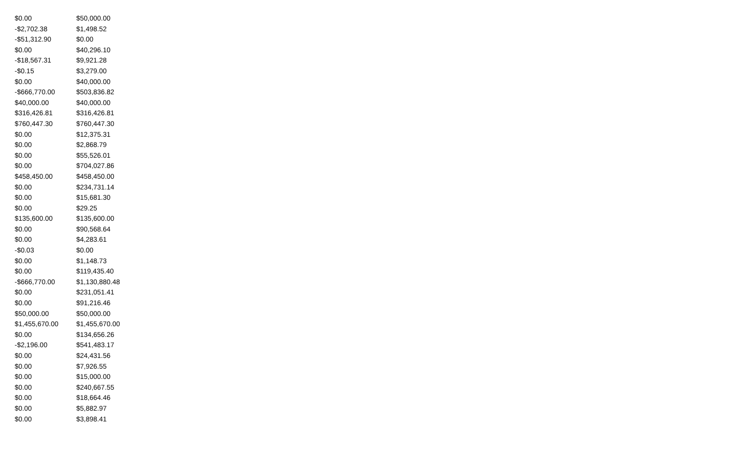| $0.00 | $50,000.00 |
| -$2,702.38 | $1,498.52 |
| -$51,312.90 | $0.00 |
| $0.00 | $40,296.10 |
| -$18,567.31 | $9,921.28 |
| -$0.15 | $3,279.00 |
| $0.00 | $40,000.00 |
| -$666,770.00 | $503,836.82 |
| $40,000.00 | $40,000.00 |
| $316,426.81 | $316,426.81 |
| $760,447.30 | $760,447.30 |
| $0.00 | $12,375.31 |
| $0.00 | $2,868.79 |
| $0.00 | $55,526.01 |
| $0.00 | $704,027.86 |
| $458,450.00 | $458,450.00 |
| $0.00 | $234,731.14 |
| $0.00 | $15,681.30 |
| $0.00 | $29.25 |
| $135,600.00 | $135,600.00 |
| $0.00 | $90,568.64 |
| $0.00 | $4,283.61 |
| -$0.03 | $0.00 |
| $0.00 | $1,148.73 |
| $0.00 | $119,435.40 |
| -$666,770.00 | $1,130,880.48 |
| $0.00 | $231,051.41 |
| $0.00 | $91,216.46 |
| $50,000.00 | $50,000.00 |
| $1,455,670.00 | $1,455,670.00 |
| $0.00 | $134,656.26 |
| -$2,196.00 | $541,483.17 |
| $0.00 | $24,431.56 |
| $0.00 | $7,926.55 |
| $0.00 | $15,000.00 |
| $0.00 | $240,667.55 |
| $0.00 | $18,664.46 |
| $0.00 | $5,882.97 |
| $0.00 | $3,898.41 |